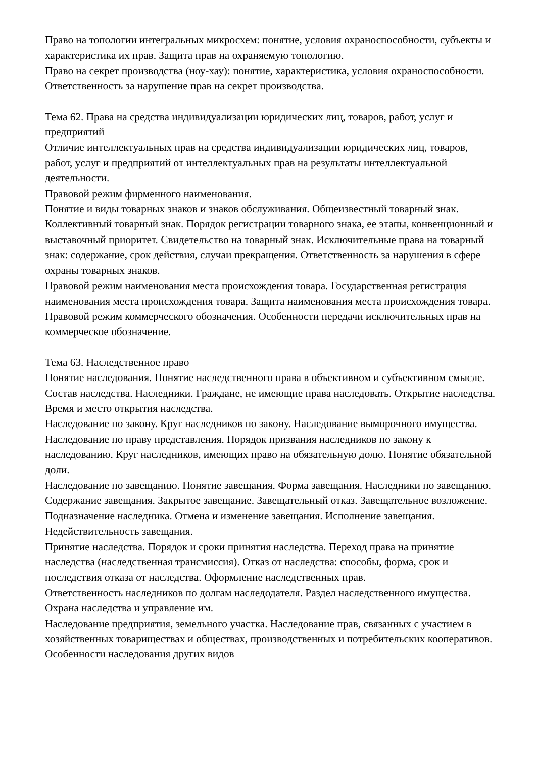Право на топологии интегральных микросхем: понятие, условия охраноспособности, субъекты и характеристика их прав. Защита прав на охраняемую топологию.
Право на секрет производства (ноу-хау): понятие, характеристика, условия охраноспособности. Ответственность за нарушение прав на секрет производства.
Тема 62. Права на средства индивидуализации юридических лиц, товаров, работ, услуг и предприятий
Отличие интеллектуальных прав на средства индивидуализации юридических лиц, товаров, работ, услуг и предприятий от интеллектуальных прав на результаты интеллектуальной деятельности.
Правовой режим фирменного наименования.
Понятие и виды товарных знаков и знаков обслуживания. Общеизвестный товарный знак. Коллективный товарный знак. Порядок регистрации товарного знака, ее этапы, конвенционный и выставочный приоритет. Свидетельство на товарный знак. Исключительные права на товарный знак: содержание, срок действия, случаи прекращения. Ответственность за нарушения в сфере охраны товарных знаков.
Правовой режим наименования места происхождения товара. Государственная регистрация наименования места происхождения товара. Защита наименования места происхождения товара.
Правовой режим коммерческого обозначения. Особенности передачи исключительных прав на коммерческое обозначение.
Тема 63. Наследственное право
Понятие наследования. Понятие наследственного права в объективном и субъективном смысле. Состав наследства. Наследники. Граждане, не имеющие права наследовать. Открытие наследства. Время и место открытия наследства.
Наследование по закону. Круг наследников по закону. Наследование выморочного имущества. Наследование по праву представления. Порядок призвания наследников по закону к наследованию. Круг наследников, имеющих право на обязательную долю. Понятие обязательной доли.
Наследование по завещанию. Понятие завещания. Форма завещания. Наследники по завещанию. Содержание завещания. Закрытое завещание. Завещательный отказ. Завещательное возложение. Подназначение наследника. Отмена и изменение завещания. Исполнение завещания. Недействительность завещания.
Принятие наследства. Порядок и сроки принятия наследства. Переход права на принятие наследства (наследственная трансмиссия). Отказ от наследства: способы, форма, срок и последствия отказа от наследства. Оформление наследственных прав.
Ответственность наследников по долгам наследодателя. Раздел наследственного имущества. Охрана наследства и управление им.
Наследование предприятия, земельного участка. Наследование прав, связанных с участием в хозяйственных товариществах и обществах, производственных и потребительских кооперативов. Особенности наследования других видов